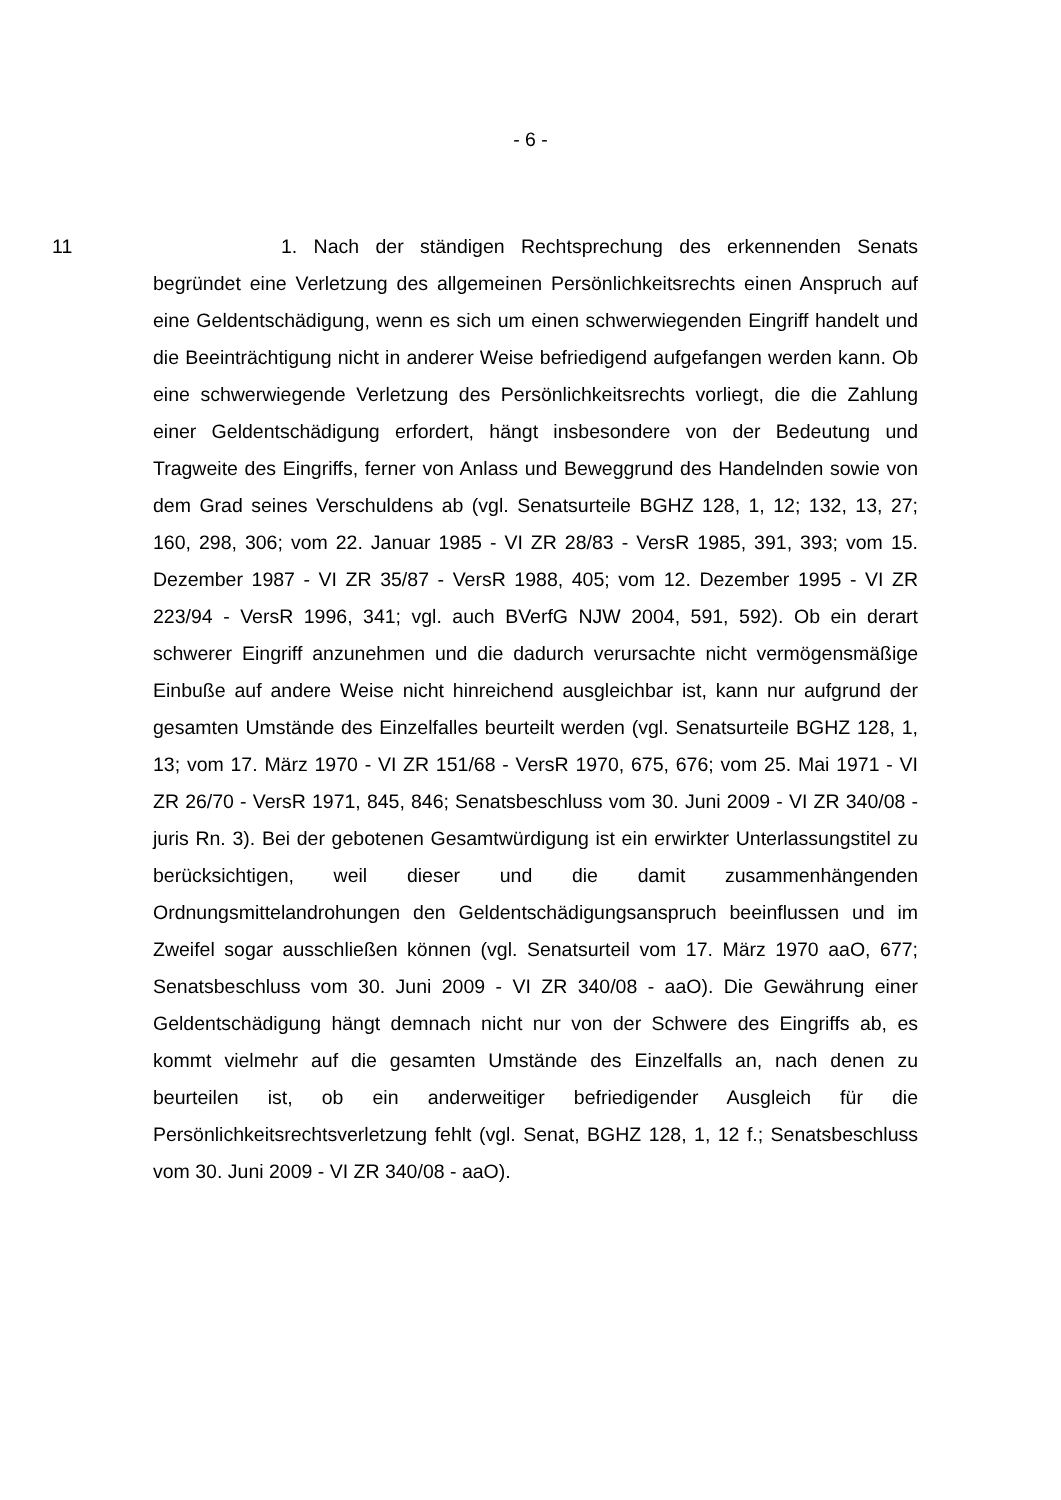- 6 -
11 1. Nach der ständigen Rechtsprechung des erkennenden Senats begründet eine Verletzung des allgemeinen Persönlichkeitsrechts einen Anspruch auf eine Geldentschädigung, wenn es sich um einen schwerwiegenden Eingriff handelt und die Beeinträchtigung nicht in anderer Weise befriedigend aufgefangen werden kann. Ob eine schwerwiegende Verletzung des Persönlichkeitsrechts vorliegt, die die Zahlung einer Geldentschädigung erfordert, hängt insbesondere von der Bedeutung und Tragweite des Eingriffs, ferner von Anlass und Beweggrund des Handelnden sowie von dem Grad seines Verschuldens ab (vgl. Senatsurteile BGHZ 128, 1, 12; 132, 13, 27; 160, 298, 306; vom 22. Januar 1985 - VI ZR 28/83 - VersR 1985, 391, 393; vom 15. Dezember 1987 - VI ZR 35/87 - VersR 1988, 405; vom 12. Dezember 1995 - VI ZR 223/94 - VersR 1996, 341; vgl. auch BVerfG NJW 2004, 591, 592). Ob ein derart schwerer Eingriff anzunehmen und die dadurch verursachte nicht vermögensmäßige Einbuße auf andere Weise nicht hinreichend ausgleichbar ist, kann nur aufgrund der gesamten Umstände des Einzelfalles beurteilt werden (vgl. Senatsurteile BGHZ 128, 1, 13; vom 17. März 1970 - VI ZR 151/68 - VersR 1970, 675, 676; vom 25. Mai 1971 - VI ZR 26/70 - VersR 1971, 845, 846; Senatsbeschluss vom 30. Juni 2009 - VI ZR 340/08 - juris Rn. 3). Bei der gebotenen Gesamtwürdigung ist ein erwirkter Unterlassungstitel zu berücksichtigen, weil dieser und die damit zusammenhängenden Ordnungsmittelandrohungen den Geldentschädigungsanspruch beeinflussen und im Zweifel sogar ausschließen können (vgl. Senatsurteil vom 17. März 1970 aaO, 677; Senatsbeschluss vom 30. Juni 2009 - VI ZR 340/08 - aaO). Die Gewährung einer Geldentschädigung hängt demnach nicht nur von der Schwere des Eingriffs ab, es kommt vielmehr auf die gesamten Umstände des Einzelfalls an, nach denen zu beurteilen ist, ob ein anderweitiger befriedigender Ausgleich für die Persönlichkeitsrechtsverletzung fehlt (vgl. Senat, BGHZ 128, 1, 12 f.; Senatsbeschluss vom 30. Juni 2009 - VI ZR 340/08 - aaO).